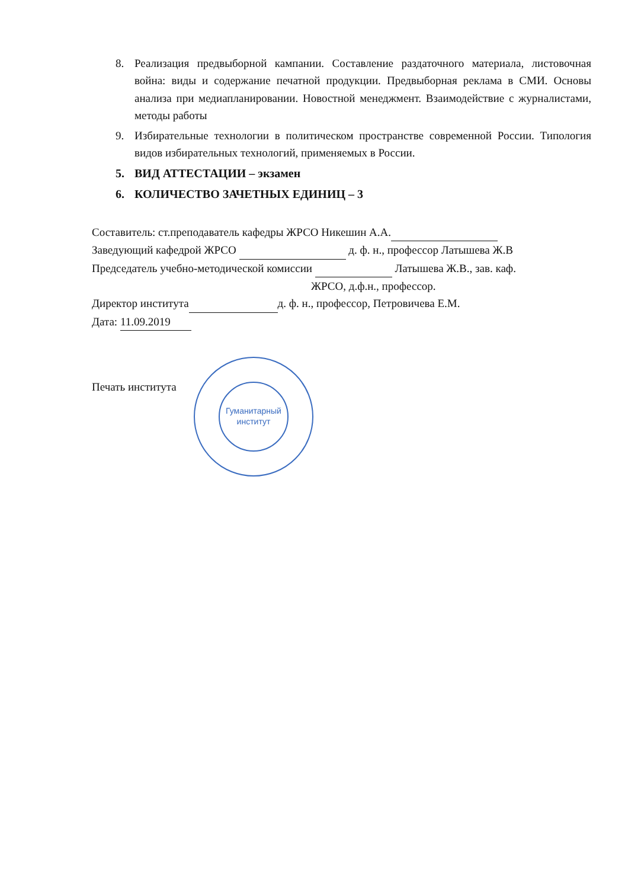8. Реализация предвыборной кампании. Составление раздаточного материала, листовочная война: виды и содержание печатной продукции. Предвыборная реклама в СМИ. Основы анализа при медиапланировании. Новостной менеджмент. Взаимодействие с журналистами, методы работы
9. Избирательные технологии в политическом пространстве современной России. Типология видов избирательных технологий, применяемых в России.
5. ВИД АТТЕСТАЦИИ – экзамен
6. КОЛИЧЕСТВО ЗАЧЕТНЫХ ЕДИНИЦ – 3
Составитель: ст.преподаватель кафедры ЖРСО Никешин А.А.
Заведующий кафедрой ЖРСО д. ф. н., профессор Латышева Ж.В
Председатель учебно-методической комиссии Латышева Ж.В., зав. каф.
ЖРСО, д.ф.н., профессор.
Директор института д. ф. н., профессор, Петровичева Е.М.
Дата: 11.09.2019
Печать института
Гуманитарный
институт